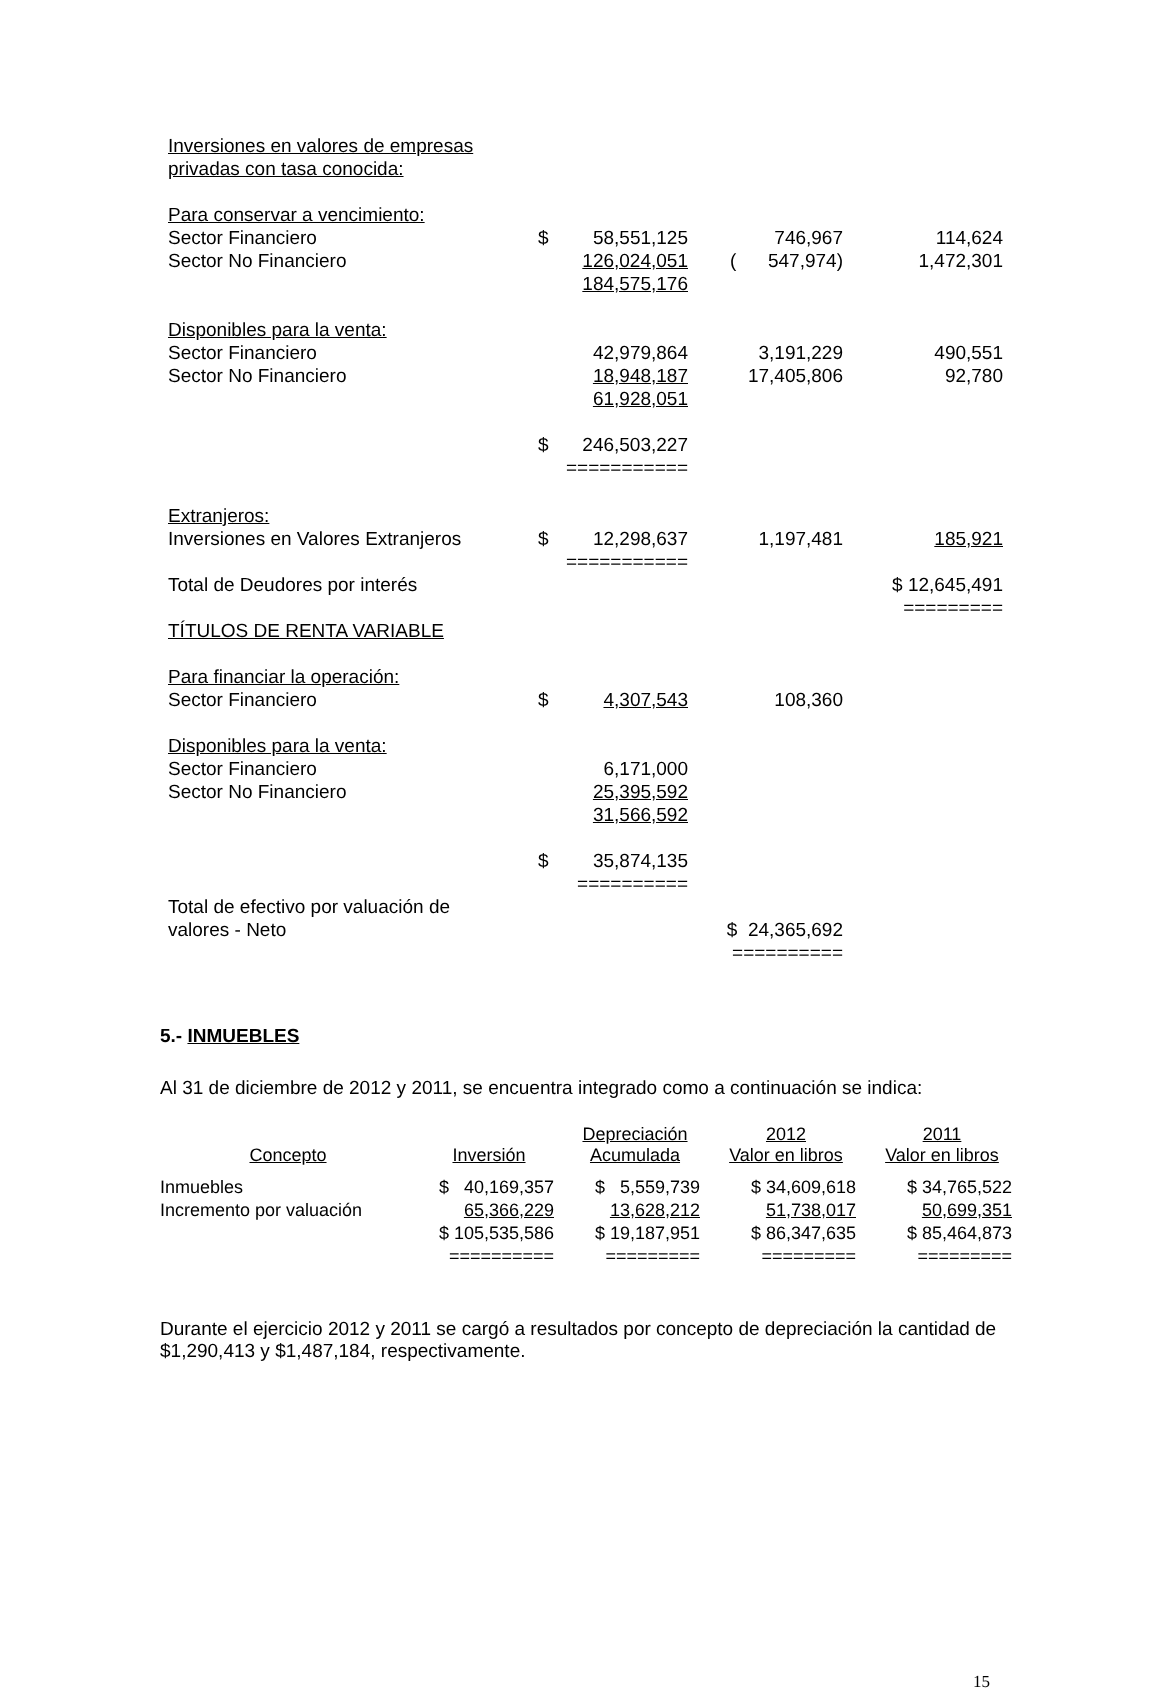| Inversiones en valores de empresas | | | | |
| privadas con tasa conocida: | | | | |
| Para conservar a vencimiento: | | | | |
| Sector Financiero | $ | 58,551,125 | 746,967 | 114,624 |
| Sector No Financiero | | 126,024,051 | ( 547,974) | 1,472,301 |
| | | 184,575,176 | | |
| Disponibles para la venta: | | | | |
| Sector Financiero | | 42,979,864 | 3,191,229 | 490,551 |
| Sector No Financiero | | 18,948,187 | 17,405,806 | 92,780 |
| | | 61,928,051 | | |
| | $ | 246,503,227 | | |
| | | =========== | | |
| Extranjeros: | | | | |
| Inversiones en Valores Extranjeros | $ | 12,298,637 | 1,197,481 | 185,921 |
| | | =========== | | |
| Total de Deudores por interés | | | | $ 12,645,491 |
| | | | | ========= |
| TÍTULOS DE RENTA VARIABLE | | | | |
| Para financiar la operación: | | | | |
| Sector Financiero | $ | 4,307,543 | 108,360 | |
| Disponibles para la venta: | | | | |
| Sector Financiero | | 6,171,000 | | |
| Sector No Financiero | | 25,395,592 | | |
| | | 31,566,592 | | |
| | $ | 35,874,135 | | |
| | | ========== | | |
| Total de efectivo por valuación de | | | | |
| valores - Neto | | | $ 24,365,692 | |
| | | | ========== | |
5.- INMUEBLES
Al 31 de diciembre de 2012 y 2011, se encuentra integrado como a continuación se indica:
| Concepto | Inversión | Depreciación Acumulada | 2012 Valor en libros | 2011 Valor en libros |
| --- | --- | --- | --- | --- |
| Inmuebles | $ 40,169,357 | $ 5,559,739 | $ 34,609,618 | $ 34,765,522 |
| Incremento por valuación | 65,366,229 | 13,628,212 | 51,738,017 | 50,699,351 |
| | $ 105,535,586 | $ 19,187,951 | $ 86,347,635 | $ 85,464,873 |
| | ========== | ========= | ========= | ========= |
Durante el ejercicio 2012 y 2011 se cargó a resultados por concepto de depreciación la cantidad de $1,290,413 y $1,487,184, respectivamente.
15